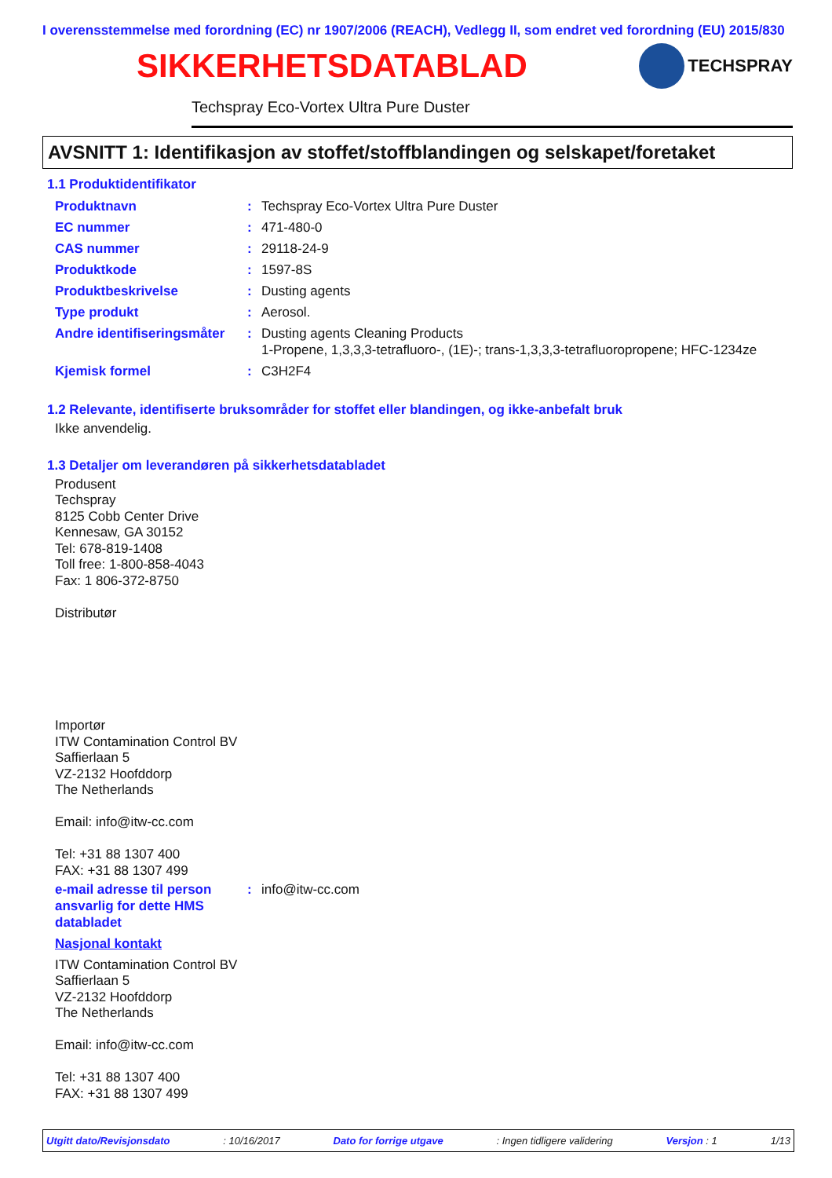I overensstemmelse med forordning (EC) nr 1907/2006 (REACH), Vedlegg II, som endret ved forordning (EU) 2015/830
SIKKERHETSDATABLAD
TECHSPRAY
Techspray Eco-Vortex Ultra Pure Duster
AVSNITT 1: Identifikasjon av stoffet/stoffblandingen og selskapet/foretaket
1.1 Produktidentifikator
Produktnavn : Techspray Eco-Vortex Ultra Pure Duster
EC nummer : 471-480-0
CAS nummer : 29118-24-9
Produktkode : 1597-8S
Produktbeskrivelse : Dusting agents
Type produkt : Aerosol.
Andre identifiseringsmåter
: Dusting agents Cleaning Products
1-Propene, 1,3,3,3-tetrafluoro-, (1E)-; trans-1,3,3,3-tetrafluoropropene; HFC-1234ze
Kjemisk formel : C3H2F4
1.2 Relevante, identifiserte bruksområder for stoffet eller blandingen, og ikke-anbefalt bruk
Ikke anvendelig.
1.3 Detaljer om leverandøren på sikkerhetsdatabladet
Produsent
Techspray
8125 Cobb Center Drive
Kennesaw, GA 30152
Tel: 678-819-1408
Toll free: 1-800-858-4043
Fax: 1 806-372-8750
Distributør
Importør
ITW Contamination Control BV
Saffierlaan 5
VZ-2132 Hoofddorp
The Netherlands
Email: info@itw-cc.com
Tel: +31 88 1307 400
FAX: +31 88 1307 499
e-mail adresse til person ansvarlig for dette HMS databladet
: info@itw-cc.com
Nasjonal kontakt
ITW Contamination Control BV
Saffierlaan 5
VZ-2132 Hoofddorp
The Netherlands
Email: info@itw-cc.com
Tel: +31 88 1307 400
FAX: +31 88 1307 499
Utgitt dato/Revisjonsdato: 10/16/2017 Dato for forrige utgave: Ingen tidligere validering Versjon : 1 1/13